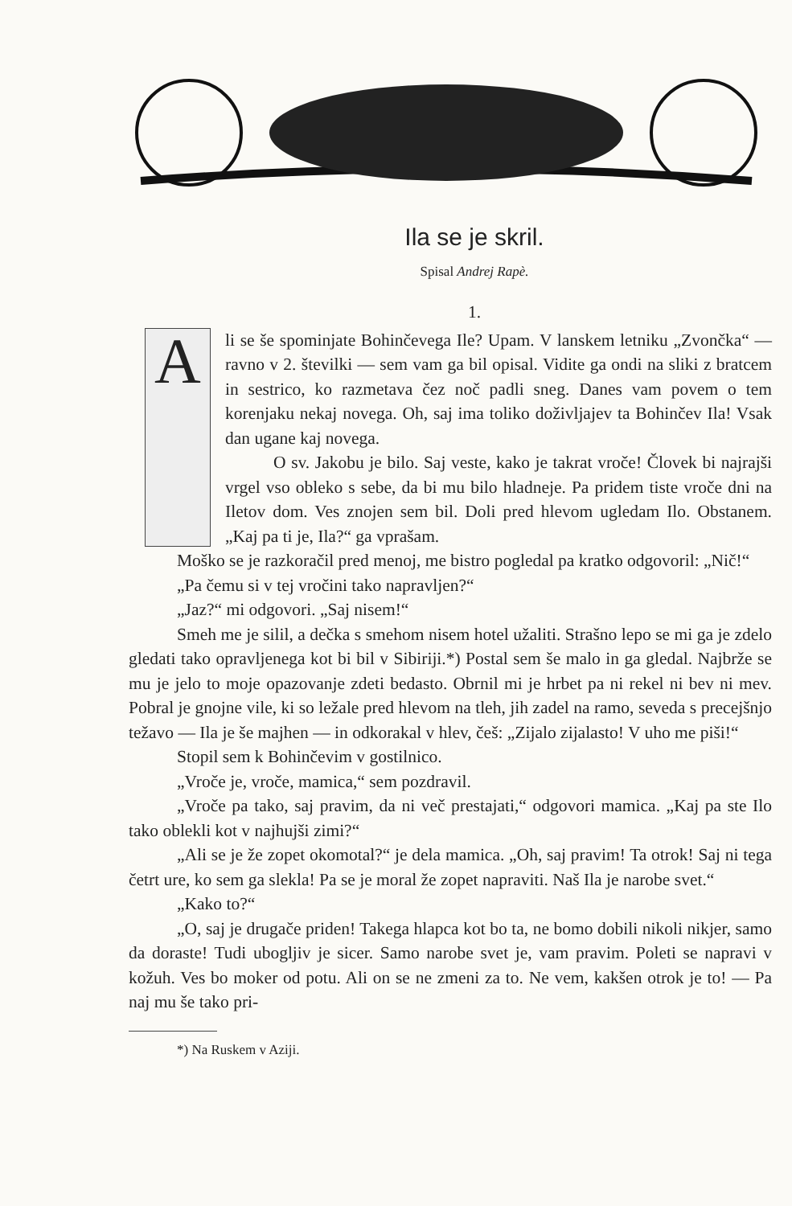Ila se je skril.
Spisal Andrej Rapè.
1.
A
li se še spominjate Bohinčevega Ile? Upam. V lanskem letniku „Zvončka“ — ravno v 2. številki — sem vam ga bil opisal. Vidite ga ondi na sliki z bratcem in sestrico, ko razmetava čez noč padli sneg. Danes vam povem o tem korenjaku nekaj novega. Oh, saj ima toliko doživljajev ta Bohinčev Ila! Vsak dan ugane kaj novega.
O sv. Jakobu je bilo. Saj veste, kako je takrat vroče! Človek bi najrajši vrgel vso obleko s sebe, da bi mu bilo hladneje. Pa pridem tiste vroče dni na Iletov dom. Ves znojen sem bil. Doli pred hlevom ugledam Ilo. Obstanem. „Kaj pa ti je, Ila?“ ga vprašam.
Moško se je razkoračil pred menoj, me bistro pogledal pa kratko odgovoril: „Nič!“
„Pa čemu si v tej vročini tako napravljen?“
„Jaz?“ mi odgovori. „Saj nisem!“
Smeh me je silil, a dečka s smehom nisem hotel užaliti. Strašno lepo se mi ga je zdelo gledati tako opravljenega kot bi bil v Sibiriji.*) Postal sem še malo in ga gledal. Najbrže se mu je jelo to moje opazovanje zdeti bedasto. Obrnil mi je hrbet pa ni rekel ni bev ni mev. Pobral je gnojne vile, ki so ležale pred hlevom na tleh, jih zadel na ramo, seveda s precejšnjo težavo — Ila je še majhen — in odkorakal v hlev, češ: „Zijalo zijalasto! V uho me piši!“
Stopil sem k Bohinčevim v gostilnico.
„Vroče je, vroče, mamica,“ sem pozdravil.
„Vroče pa tako, saj pravim, da ni več prestajati,“ odgovori mamica. „Kaj pa ste Ilo tako oblekli kot v najhujši zimi?“
„Ali se je že zopet okomotal?“ je dela mamica. „Oh, saj pravim! Ta otrok! Saj ni tega četrt ure, ko sem ga slekla! Pa se je moral že zopet napraviti. Naš Ila je narobe svet.“
„Kako to?“
„O, saj je drugače priden! Takega hlapca kot bo ta, ne bomo dobili nikoli nikjer, samo da doraste! Tudi ubogljiv je sicer. Samo narobe svet je, vam pravim. Poleti se napravi v kožuh. Ves bo moker od potu. Ali on se ne zmeni za to. Ne vem, kakšen otrok je to! — Pa naj mu še tako pri-
*) Na Ruskem v Aziji.